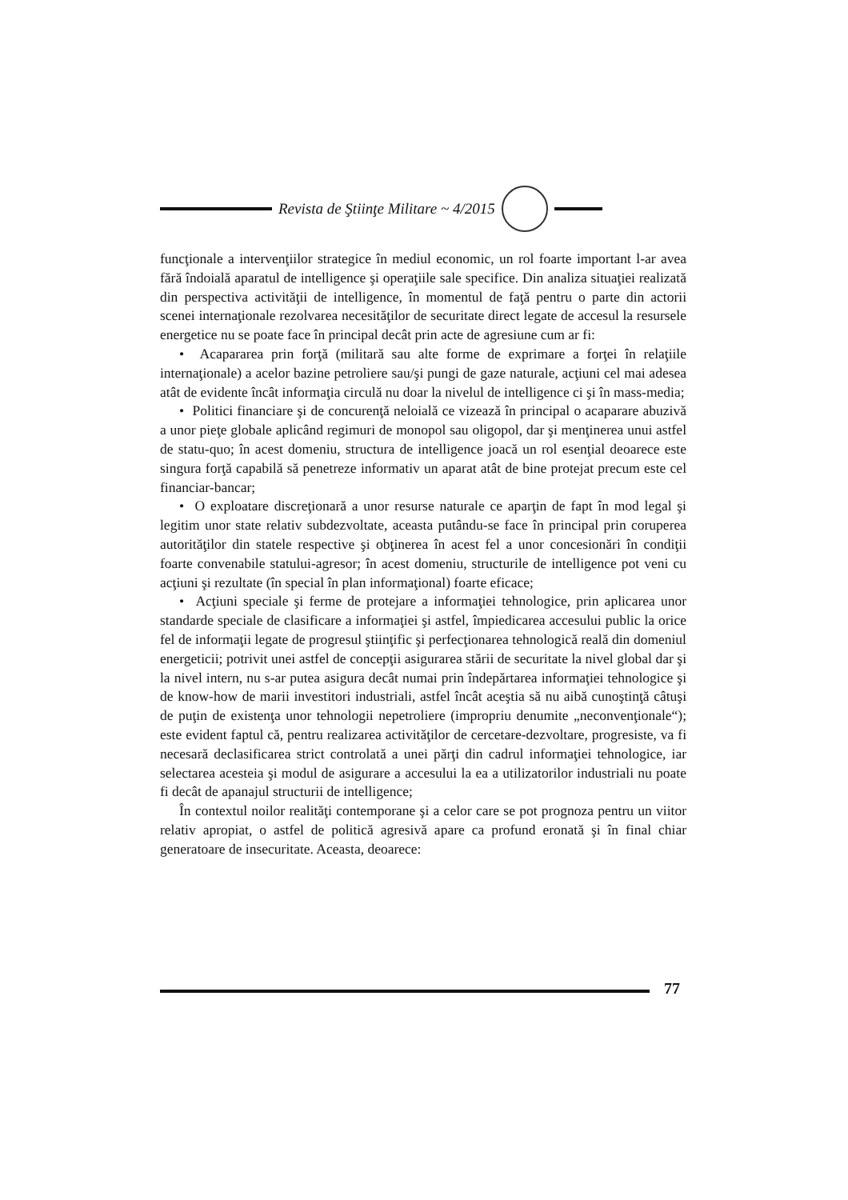Revista de Ştiinţe Militare ~ 4/2015
funcţionale a intervenţiilor strategice în mediul economic, un rol foarte important l-ar avea fără îndoială aparatul de intelligence şi operaţiile sale specifice. Din analiza situaţiei realizată din perspectiva activităţii de intelligence, în momentul de faţă pentru o parte din actorii scenei internaţionale rezolvarea necesităţilor de securitate direct legate de accesul la resursele energetice nu se poate face în principal decât prin acte de agresiune cum ar fi:
• Acapararea prin forţă (militară sau alte forme de exprimare a forţei în relaţiile internaţionale) a acelor bazine petroliere sau/şi pungi de gaze naturale, acţiuni cel mai adesea atât de evidente încât informaţia circulă nu doar la nivelul de intelligence ci şi în mass-media;
• Politici financiare şi de concurenţă neloială ce vizează în principal o acaparare abuzivă a unor pieţe globale aplicând regimuri de monopol sau oligopol, dar şi menţinerea unui astfel de statu-quo; în acest domeniu, structura de intelligence joacă un rol esenţial deoarece este singura forţă capabilă să penetreze informativ un aparat atât de bine protejat precum este cel financiar-bancar;
• O exploatare discreţionară a unor resurse naturale ce aparţin de fapt în mod legal şi legitim unor state relativ subdezvoltate, aceasta putându-se face în principal prin coruperea autorităţilor din statele respective şi obţinerea în acest fel a unor concesionări în condiţii foarte convenabile statului-agresor; în acest domeniu, structurile de intelligence pot veni cu acţiuni şi rezultate (în special în plan informaţional) foarte eficace;
• Acţiuni speciale şi ferme de protejare a informaţiei tehnologice, prin aplicarea unor standarde speciale de clasificare a informaţiei şi astfel, împiedicarea accesului public la orice fel de informaţii legate de progresul ştiinţific şi perfecţionarea tehnologică reală din domeniul energeticii; potrivit unei astfel de concepţii asigurarea stării de securitate la nivel global dar şi la nivel intern, nu s-ar putea asigura decât numai prin îndepărtarea informaţiei tehnologice şi de know-how de marii investitori industriali, astfel încât aceştia să nu aibă cunoştinţă câtuşi de puţin de existenţa unor tehnologii nepetroliere (impropriu denumite „neconvenţionale“); este evident faptul că, pentru realizarea activităţilor de cercetare-dezvoltare, progresiste, va fi necesară declasificarea strict controlată a unei părţi din cadrul informaţiei tehnologice, iar selectarea acesteia şi modul de asigurare a accesului la ea a utilizatorilor industriali nu poate fi decât de apanajul structurii de intelligence;
În contextul noilor realităţi contemporane şi a celor care se pot prognoza pentru un viitor relativ apropiat, o astfel de politică agresivă apare ca profund eronată şi în final chiar generatoare de insecuritate. Aceasta, deoarece:
77